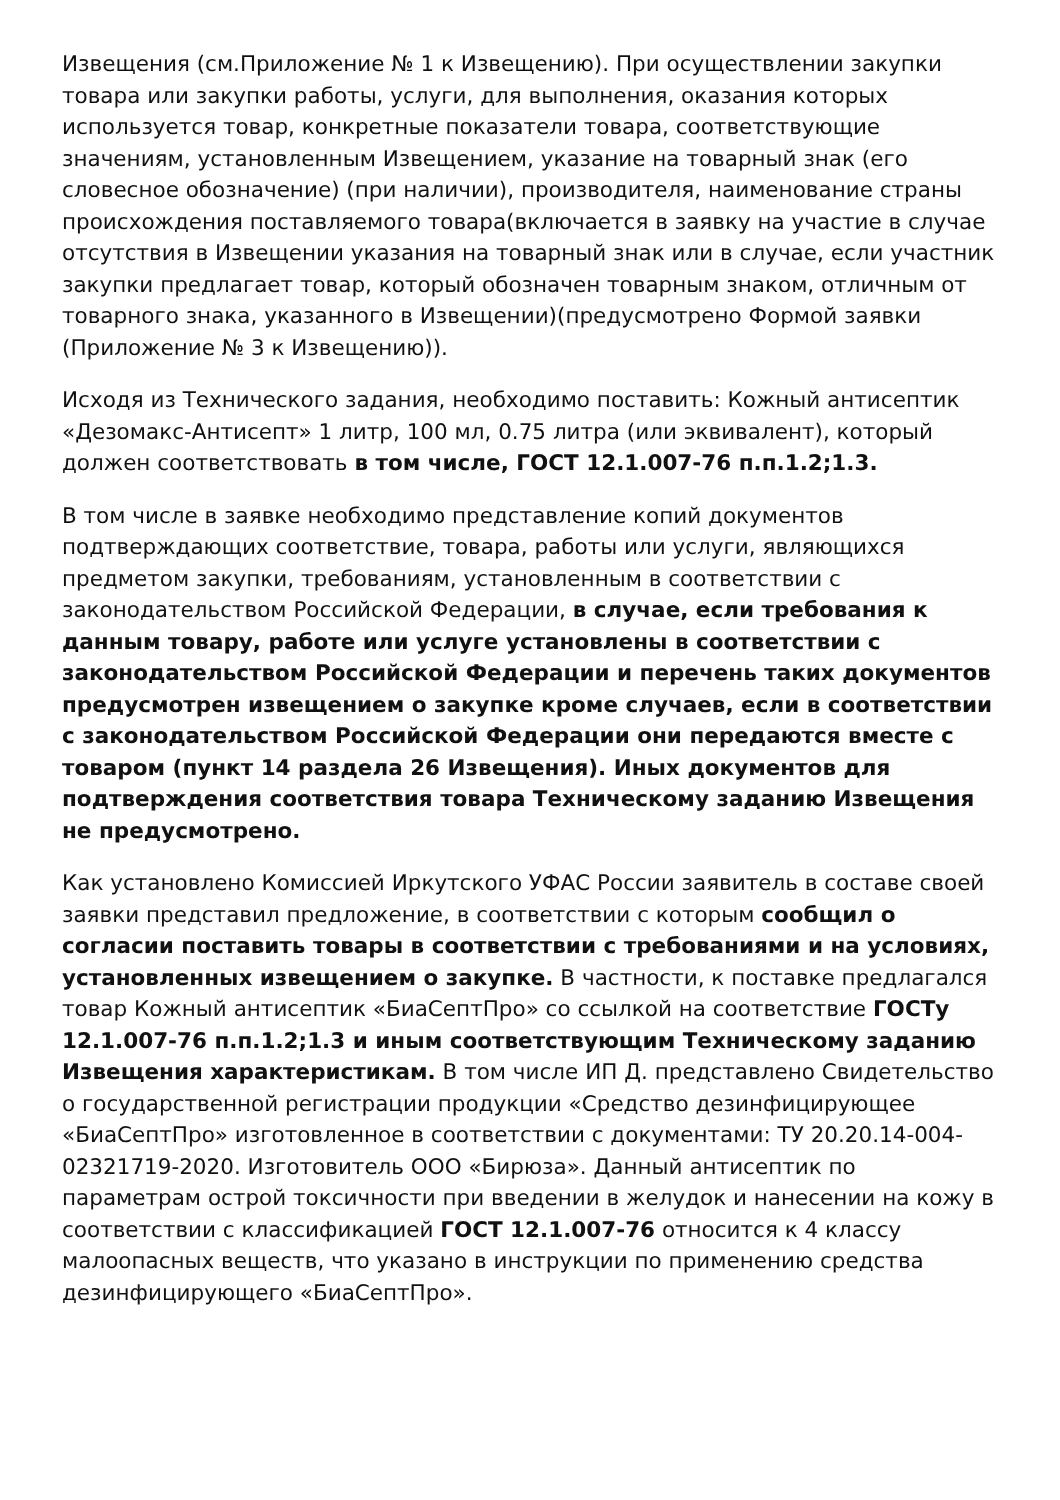Извещения (см.Приложение № 1 к Извещению). При осуществлении закупки товара или закупки работы, услуги, для выполнения, оказания которых используется товар, конкретные показатели товара, соответствующие значениям, установленным Извещением, указание на товарный знак (его словесное обозначение) (при наличии), производителя, наименование страны происхождения поставляемого товара(включается в заявку на участие в случае отсутствия в Извещении указания на товарный знак или в случае, если участник закупки предлагает товар, который обозначен товарным знаком, отличным от товарного знака, указанного в Извещении)(предусмотрено Формой заявки (Приложение № 3 к Извещению)).
Исходя из Технического задания, необходимо поставить: Кожный антисептик «Дезомакс-Антисепт» 1 литр, 100 мл, 0.75 литра (или эквивалент), который должен соответствовать в том числе, ГОСТ 12.1.007-76 п.п.1.2;1.3.
В том числе в заявке необходимо представление копий документов подтверждающих соответствие, товара, работы или услуги, являющихся предметом закупки, требованиям, установленным в соответствии с законодательством Российской Федерации, в случае, если требования к данным товару, работе или услуге установлены в соответствии с законодательством Российской Федерации и перечень таких документов предусмотрен извещением о закупке кроме случаев, если в соответствии с законодательством Российской Федерации они передаются вместе с товаром (пункт 14 раздела 26 Извещения). Иных документов для подтверждения соответствия товара Техническому заданию Извещения не предусмотрено.
Как установлено Комиссией Иркутского УФАС России заявитель в составе своей заявки представил предложение, в соответствии с которым сообщил о согласии поставить товары в соответствии с требованиями и на условиях, установленных извещением о закупке. В частности, к поставке предлагался товар Кожный антисептик «БиаСептПро» со ссылкой на соответствие ГОСТу 12.1.007-76 п.п.1.2;1.3 и иным соответствующим Техническому заданию Извещения характеристикам. В том числе ИП Д. представлено Свидетельство о государственной регистрации продукции «Средство дезинфицирующее «БиаСептПро» изготовленное в соответствии с документами: ТУ 20.20.14-004-02321719-2020. Изготовитель ООО «Бирюза». Данный антисептик по параметрам острой токсичности при введении в желудок и нанесении на кожу в соответствии с классификацией ГОСТ 12.1.007-76 относится к 4 классу малоопасных веществ, что указано в инструкции по применению средства дезинфицирующего «БиаСептПро».